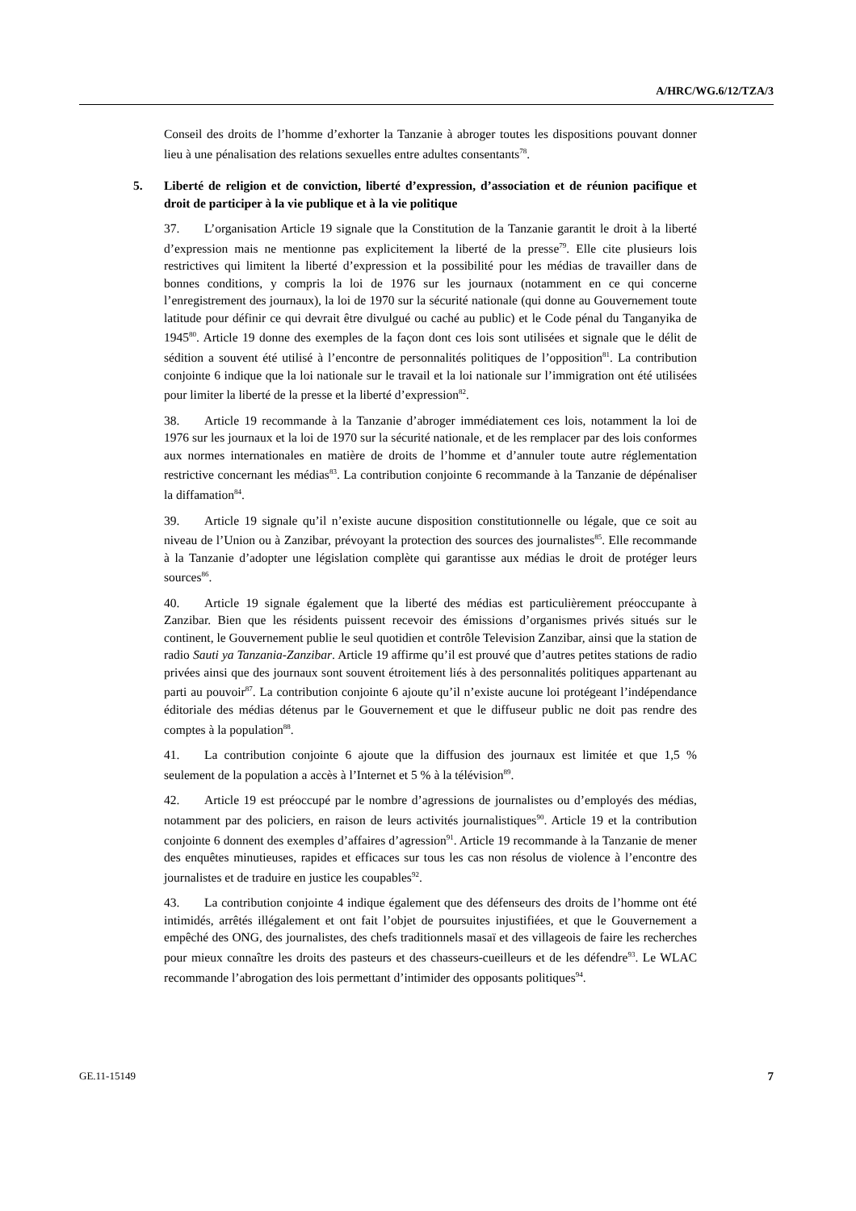A/HRC/WG.6/12/TZA/3
Conseil des droits de l’homme d’exhorter la Tanzanie à abroger toutes les dispositions pouvant donner lieu à une pénalisation des relations sexuelles entre adultes consentants<sup>78</sup>.
5. Liberté de religion et de conviction, liberté d’expression, d’association et de réunion pacifique et droit de participer à la vie publique et à la vie politique
37. L’organisation Article 19 signale que la Constitution de la Tanzanie garantit le droit à la liberté d’expression mais ne mentionne pas explicitement la liberté de la presse<sup>79</sup>. Elle cite plusieurs lois restrictives qui limitent la liberté d’expression et la possibilité pour les médias de travailler dans de bonnes conditions, y compris la loi de 1976 sur les journaux (notamment en ce qui concerne l’enregistrement des journaux), la loi de 1970 sur la sécurité nationale (qui donne au Gouvernement toute latitude pour définir ce qui devrait être divulgué ou caché au public) et le Code pénal du Tanganyika de 1945<sup>80</sup>. Article 19 donne des exemples de la façon dont ces lois sont utilisées et signale que le délit de sédition a souvent été utilisé à l’encontre de personnalités politiques de l’opposition<sup>81</sup>. La contribution conjointe 6 indique que la loi nationale sur le travail et la loi nationale sur l’immigration ont été utilisées pour limiter la liberté de la presse et la liberté d’expression<sup>82</sup>.
38. Article 19 recommande à la Tanzanie d’abroger immédiatement ces lois, notamment la loi de 1976 sur les journaux et la loi de 1970 sur la sécurité nationale, et de les remplacer par des lois conformes aux normes internationales en matière de droits de l’homme et d’annuler toute autre réglementation restrictive concernant les médias<sup>83</sup>. La contribution conjointe 6 recommande à la Tanzanie de dépénaliser la diffamation<sup>84</sup>.
39. Article 19 signale qu’il n’existe aucune disposition constitutionnelle ou légale, que ce soit au niveau de l’Union ou à Zanzibar, prévoyant la protection des sources des journalistes<sup>85</sup>. Elle recommande à la Tanzanie d’adopter une législation complète qui garantisse aux médias le droit de protéger leurs sources<sup>86</sup>.
40. Article 19 signale également que la liberté des médias est particulièrement préoccupante à Zanzibar. Bien que les résidents puissent recevoir des émissions d’organismes privés situés sur le continent, le Gouvernement publie le seul quotidien et contrôle Television Zanzibar, ainsi que la station de radio Sauti ya Tanzania-Zanzibar. Article 19 affirme qu’il est prouvé que d’autres petites stations de radio privées ainsi que des journaux sont souvent étroitement liés à des personnalités politiques appartenant au parti au pouvoir<sup>87</sup>. La contribution conjointe 6 ajoute qu’il n’existe aucune loi protégeant l’indépendance éditoriale des médias détenus par le Gouvernement et que le diffuseur public ne doit pas rendre des comptes à la population<sup>88</sup>.
41. La contribution conjointe 6 ajoute que la diffusion des journaux est limitée et que 1,5 % seulement de la population a accès à l’Internet et 5 % à la télévision<sup>89</sup>.
42. Article 19 est préoccupé par le nombre d’agressions de journalistes ou d’employés des médias, notamment par des policiers, en raison de leurs activités journalistiques<sup>90</sup>. Article 19 et la contribution conjointe 6 donnent des exemples d’affaires d’agression<sup>91</sup>. Article 19 recommande à la Tanzanie de mener des enquêtes minutieuses, rapides et efficaces sur tous les cas non résolus de violence à l’encontre des journalistes et de traduire en justice les coupables<sup>92</sup>.
43. La contribution conjointe 4 indique également que des défenseurs des droits de l’homme ont été intimidés, arrêtés illégalement et ont fait l’objet de poursuites injustifiées, et que le Gouvernement a empêché des ONG, des journalistes, des chefs traditionnels masaï et des villageois de faire les recherches pour mieux connaître les droits des pasteurs et des chasseurs-cueilleurs et de les défendre<sup>93</sup>. Le WLAC recommande l’abrogation des lois permettant d’intimider des opposants politiques<sup>94</sup>.
GE.11-15149 7